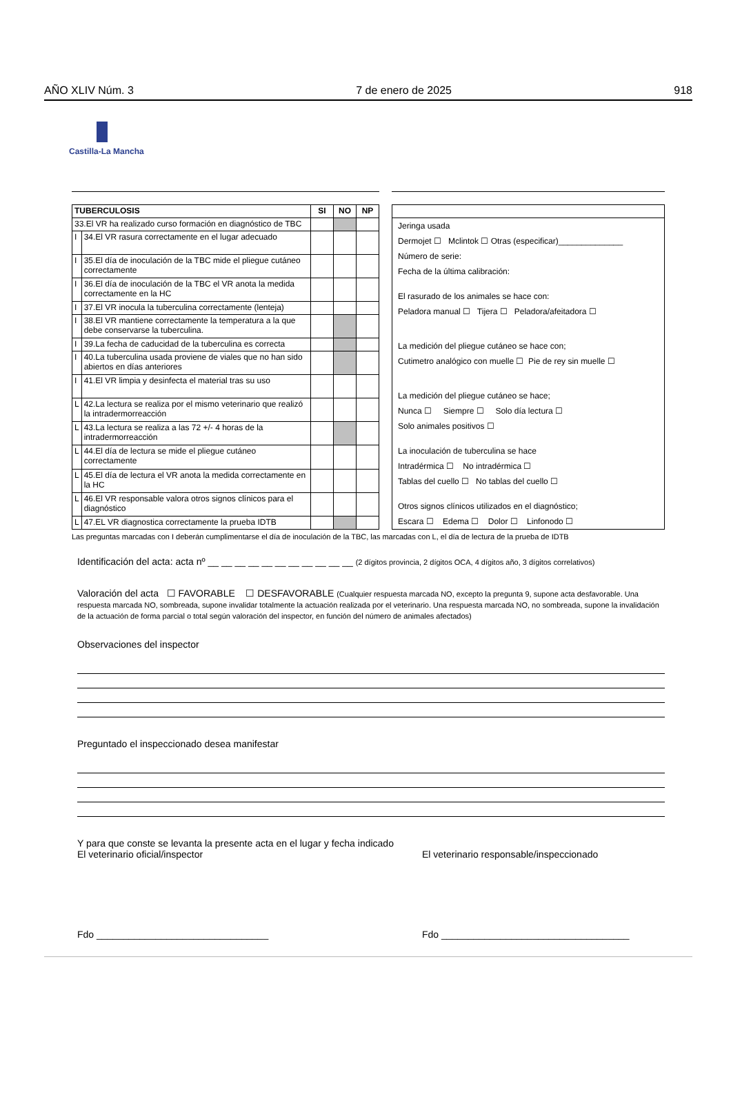AÑO XLIV Núm. 3 7 de enero de 2025 918
Castilla-La Mancha
| TUBERCULOSIS | | SI | NO | NP |
| --- | --- | --- | --- | --- |
| 33.El VR ha realizado curso formación en diagnóstico de TBC | | | | |
| I | 34.El VR rasura correctamente en el lugar adecuado | | | |
| I | 35.El día de inoculación de la TBC mide el pliegue cutáneo correctamente | | | |
| I | 36.El día de inoculación de la TBC el VR anota la medida correctamente en la HC | | | |
| I | 37.El VR inocula la tuberculina correctamente (lenteja) | | | |
| I | 38.El VR mantiene correctamente la temperatura a la que debe conservarse la tuberculina. | | | |
| I | 39.La fecha de caducidad de la tuberculina es correcta | | | |
| I | 40.La tuberculina usada proviene de viales que no han sido abiertos en días anteriores | | | |
| I | 41.El VR limpia y desinfecta el material tras su uso | | | |
| L | 42.La lectura se realiza por el mismo veterinario que realizó la intradermorreacción | | | |
| L | 43.La lectura se realiza a las 72 +/- 4 horas de la intradermorreacción | | | |
| L | 44.El día de lectura se mide el pliegue cutáneo correctamente | | | |
| L | 45.El día de lectura el VR anota la medida correctamente en la HC | | | |
| L | 46.El VR responsable valora otros signos clínicos para el diagnóstico | | | |
| L | 47.EL VR diagnostica correctamente la prueba IDTB | | | |
Jeringa usada
Dermojet ☐ Mclintok ☐ Otras (especificar)______________
Número de serie:
Fecha de la última calibración:
El rasurado de los animales se hace con:
Peladora manual ☐ Tijera ☐ Peladora/afeitadora ☐
La medición del pliegue cutáneo se hace con;
Cutimetro analógico con muelle ☐ Pie de rey sin muelle ☐
La medición del pliegue cutáneo se hace;
Nunca ☐ Siempre ☐ Solo día lectura ☐
Solo animales positivos ☐
La inoculación de tuberculina se hace
Intradérmica ☐ No intradérmica ☐
Tablas del cuello ☐ No tablas del cuello ☐
Otros signos clínicos utilizados en el diagnóstico;
Escara ☐ Edema ☐ Dolor ☐ Linfonodo ☐
Las preguntas marcadas con I deberán cumplimentarse el día de inoculación de la TBC, las marcadas con L, el día de lectura de la prueba de IDTB
Identificación del acta: acta nº __ __ __ __ __ __ __ __ __ __ __ (2 dígitos provincia, 2 dígitos OCA, 4 dígitos año, 3 dígitos correlativos)
Valoración del acta ☐ FAVORABLE ☐ DESFAVORABLE (Cualquier respuesta marcada NO, excepto la pregunta 9, supone acta desfavorable. Una respuesta marcada NO, sombreada, supone invalidar totalmente la actuación realizada por el veterinario. Una respuesta marcada NO, no sombreada, supone la invalidación de la actuación de forma parcial o total según valoración del inspector, en función del número de animales afectados)
Observaciones del inspector
Preguntado el inspeccionado desea manifestar
Y para que conste se levanta la presente acta en el lugar y fecha indicado
El veterinario oficial/inspector El veterinario responsable/inspeccionado
Fdo ________________________________ Fdo ___________________________________